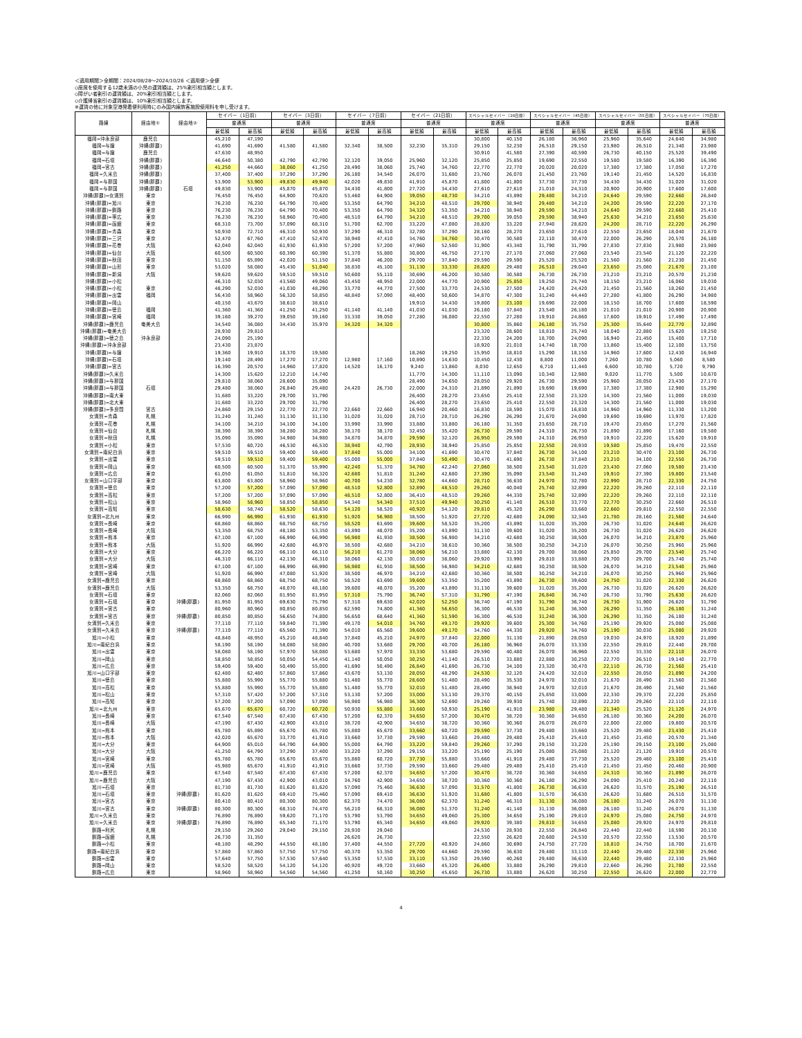＜適用期間＞全期間：2024/08/28～2024/10/26 ＜適用便＞全便
◇座席を使用する12歳未満の小児の運賃額は、25%割引相当額とします。
◇障がい者割引の運賃額は、20%割引相当額とします。
◇介護帰省割引の運賃額は、10%割引相当額とします。
※運賃の他に対象空港発着便利用時にのみ国内線旅客施設使用料を申し受けます。
| 路線 | 経由地① | 経由地② | セイバー（1日前） | | セイバー（3日前） | | セイバー（7日前） | | セイバー（21日前） | | スペシャルセイバー（28日前） | | スペシャルセイバー（45日前） | | スペシャルセイバー（55日前） | | スペシャルセイバー（75日前） | |
| --- | --- | --- | --- | --- | --- | --- | --- | --- | --- | --- | --- | --- | --- | --- | --- | --- | --- | --- |
| | | | 普通席 | | 普通席 | | 普通席 | | 普通席 | | 普通席 | | 普通席 | | 普通席 | | 普通席 | |
| | | | 最低額 | 最高額 | 最低額 | 最高額 | 最低額 | 最高額 | 最低額 | 最高額 | 最低額 | 最高額 | 最低額 | 最高額 | 最低額 | 最高額 | 最低額 | 最高額 |
| 福岡=沖永良部 | 鹿児島 | | 45,210 | 47,190 | | | | | | | 30,800 | 40,150 | 26,180 | 36,960 | 25,960 | 35,640 | 24,640 | 34,980 |
| 福岡=与論 | 沖縄(那覇) | | 41,690 | 41,690 | 41,580 | 41,580 | 32,340 | 38,500 | 32,230 | 35,310 | 29,150 | 32,230 | 26,510 | 29,150 | 23,980 | 26,510 | 21,340 | 23,980 |
| 福岡=与論 | 鹿児島 | | 47,630 | 48,950 | | | | | | | 30,910 | 41,580 | 27,390 | 40,590 | 26,730 | 40,150 | 25,520 | 39,490 |
| 福岡=石垣 | 沖縄(那覇) | | 46,640 | 50,380 | 42,790 | 42,790 | 32,120 | 39,050 | 25,960 | 32,120 | 25,850 | 25,850 | 19,690 | 22,550 | 19,580 | 19,580 | 16,390 | 16,390 |
| 福岡=宮古 | 沖縄(那覇) | | 41,250 | 44,660 | 38,060 | 41,250 | 28,490 | 38,060 | 25,740 | 34,760 | 22,770 | 22,770 | 20,020 | 20,020 | 17,380 | 17,380 | 17,050 | 17,270 |
| 福岡=久米島 | 沖縄(那覇) | | 37,400 | 37,400 | 37,290 | 37,290 | 26,180 | 34,540 | 26,070 | 31,680 | 23,760 | 26,070 | 21,450 | 23,760 | 19,140 | 21,450 | 14,520 | 16,830 |
| 福岡=与那国 | 沖縄(那覇) | | 53,900 | 53,900 | 49,830 | 49,940 | 42,020 | 49,830 | 41,910 | 45,870 | 41,800 | 41,800 | 37,730 | 37,730 | 34,430 | 34,430 | 31,020 | 31,020 |
| 福岡=与那国 | 沖縄(那覇) | 石垣 | 49,830 | 53,900 | 45,870 | 45,870 | 34,430 | 41,800 | 27,720 | 34,430 | 27,610 | 27,610 | 21,010 | 24,310 | 20,900 | 20,900 | 17,600 | 17,600 |
| 沖縄(那覇)=女満別 | 東京 | | 76,450 | 76,450 | 64,900 | 70,620 | 53,460 | 64,900 | 39,050 | 48,730 | 34,210 | 43,890 | 29,480 | 34,210 | 24,640 | 29,590 | 22,660 | 26,840 |
| 沖縄(那覇)=旭川 | 東京 | | 76,230 | 76,230 | 64,790 | 70,400 | 53,350 | 64,790 | 34,210 | 48,510 | 29,700 | 38,940 | 29,480 | 34,210 | 24,200 | 29,590 | 22,220 | 27,170 |
| 沖縄(那覇)=釧路 | 東京 | | 76,230 | 76,230 | 64,790 | 70,400 | 53,350 | 64,790 | 34,320 | 53,350 | 34,210 | 38,940 | 29,590 | 34,210 | 24,640 | 29,590 | 22,660 | 25,410 |
| 沖縄(那覇)=帯広 | 東京 | | 76,230 | 76,230 | 58,960 | 70,400 | 48,510 | 64,790 | 34,210 | 48,510 | 29,700 | 39,050 | 29,590 | 38,940 | 25,630 | 34,210 | 23,650 | 25,630 |
| 沖縄(那覇)=函館 | 東京 | | 68,310 | 73,700 | 57,090 | 68,310 | 51,700 | 62,700 | 33,220 | 47,080 | 28,820 | 33,220 | 27,940 | 28,820 | 24,200 | 28,710 | 22,220 | 26,290 |
| 沖縄(那覇)=青森 | 東京 | | 50,930 | 72,710 | 46,310 | 50,930 | 37,290 | 46,310 | 32,780 | 37,290 | 28,160 | 28,270 | 23,650 | 27,610 | 22,550 | 23,650 | 18,040 | 21,670 |
| 沖縄(那覇)=三沢 | 東京 | | 52,470 | 67,760 | 47,410 | 52,470 | 38,940 | 47,410 | 34,760 | 34,760 | 30,470 | 30,580 | 22,110 | 30,470 | 22,000 | 26,290 | 20,570 | 26,180 |
| 沖縄(那覇)=花巻 | 大阪 | | 62,040 | 62,040 | 61,930 | 61,930 | 57,200 | 57,200 | 47,960 | 52,580 | 31,900 | 43,340 | 31,790 | 31,790 | 27,830 | 27,830 | 23,980 | 23,980 |
| 沖縄(那覇)=仙台 | 大阪 | | 60,500 | 60,500 | 60,390 | 60,390 | 51,370 | 55,880 | 30,800 | 46,750 | 27,170 | 27,170 | 27,060 | 27,060 | 23,540 | 23,540 | 21,120 | 22,220 |
| 沖縄(那覇)=秋田 | 東京 | | 51,150 | 65,890 | 42,020 | 51,150 | 37,840 | 46,200 | 29,700 | 37,840 | 29,590 | 29,590 | 25,520 | 25,520 | 21,560 | 21,560 | 21,230 | 21,450 |
| 沖縄(那覇)=山形 | 東京 | | 53,020 | 58,080 | 45,430 | 51,040 | 38,830 | 45,100 | 31,130 | 33,330 | 28,820 | 29,480 | 26,510 | 29,040 | 23,650 | 25,080 | 21,670 | 23,100 |
| 沖縄(那覇)=新潟 | 大阪 | | 59,620 | 59,620 | 59,510 | 59,510 | 50,600 | 55,110 | 30,690 | 46,200 | 30,580 | 30,580 | 26,730 | 26,730 | 23,210 | 23,210 | 20,570 | 21,230 |
| 沖縄(那覇)=小松 | | | 46,310 | 52,030 | 43,560 | 49,060 | 43,450 | 48,950 | 22,000 | 44,770 | 20,900 | 25,850 | 19,250 | 25,740 | 18,150 | 23,210 | 16,060 | 19,030 |
| 沖縄(那覇)=小松 | 東京 | | 48,290 | 52,030 | 41,030 | 48,290 | 33,770 | 44,770 | 27,500 | 33,770 | 24,530 | 27,500 | 24,420 | 24,420 | 21,450 | 21,560 | 18,260 | 21,450 |
| 沖縄(那覇)=出雲 | 福岡 | | 56,430 | 58,960 | 56,320 | 58,850 | 48,840 | 57,090 | 48,400 | 50,600 | 34,870 | 47,300 | 31,240 | 44,440 | 27,280 | 41,800 | 26,290 | 34,980 |
| 沖縄(那覇)=岡山 | | | 40,150 | 43,670 | 38,610 | 38,610 | | | 19,910 | 34,430 | 19,800 | 23,100 | 19,690 | 22,000 | 18,150 | 18,700 | 17,600 | 18,590 |
| 沖縄(那覇)=徳島 | 福岡 | | 41,360 | 41,360 | 41,250 | 41,250 | 41,140 | 41,140 | 41,030 | 41,030 | 26,180 | 37,840 | 23,540 | 26,180 | 21,010 | 21,010 | 20,900 | 20,900 |
| 沖縄(那覇)=宮崎 | 福岡 | | 39,160 | 39,270 | 39,050 | 39,160 | 33,330 | 39,050 | 27,280 | 36,080 | 22,550 | 27,280 | 19,910 | 24,860 | 17,600 | 19,910 | 17,490 | 17,490 |
| 沖縄(那覇)=鹿児島 | 奄美大島 | | 34,540 | 36,080 | 34,430 | 35,970 | 34,320 | 34,320 | | | 30,800 | 35,860 | 26,180 | 35,750 | 25,300 | 35,640 | 22,770 | 32,890 |
| 沖縄(那覇)=奄美大島 | | | 28,930 | 29,810 | | | | | | | 23,320 | 28,600 | 18,810 | 25,740 | 18,040 | 22,880 | 15,620 | 19,250 |
| 沖縄(那覇)=徳之島 | 沖永良部 | | 24,090 | 25,190 | | | | | | | 22,330 | 24,200 | 18,700 | 24,090 | 16,940 | 21,450 | 15,400 | 17,710 |
| 沖縄(那覇)=沖永良部 | | | 23,430 | 23,870 | | | | | | | 18,920 | 21,010 | 14,740 | 18,700 | 13,860 | 15,400 | 12,100 | 13,750 |
| 沖縄(那覇)=与論 | | | 19,360 | 19,910 | 18,370 | 19,580 | | | 18,260 | 19,250 | 15,950 | 18,810 | 15,290 | 18,150 | 14,960 | 17,600 | 12,430 | 16,940 |
| 沖縄(那覇)=石垣 | | | 19,140 | 28,490 | 17,270 | 17,270 | 12,980 | 17,160 | 10,890 | 14,630 | 10,450 | 12,430 | 8,800 | 11,000 | 7,260 | 10,780 | 5,060 | 8,580 |
| 沖縄(那覇)=宮古 | | | 16,390 | 20,570 | 14,960 | 17,820 | 14,520 | 16,170 | 9,240 | 13,860 | 8,030 | 12,650 | 6,710 | 11,440 | 6,600 | 10,780 | 5,720 | 9,790 |
| 沖縄(那覇)=久米島 | | | 14,300 | 15,620 | 12,210 | 14,740 | | | 11,770 | 14,300 | 11,110 | 13,090 | 10,340 | 12,980 | 9,020 | 11,770 | 5,500 | 10,670 |
| 沖縄(那覇)=与那国 | | | 29,810 | 38,060 | 28,600 | 35,090 | | | 28,490 | 34,650 | 28,050 | 29,920 | 26,730 | 29,590 | 25,960 | 28,050 | 23,430 | 27,170 |
| 沖縄(那覇)=与那国 | 石垣 | | 29,480 | 38,060 | 26,840 | 29,480 | 24,420 | 26,730 | 22,000 | 24,310 | 21,890 | 21,890 | 19,690 | 19,690 | 17,380 | 17,380 | 12,980 | 15,290 |
| 沖縄(那覇)=南大東 | | | 31,680 | 33,220 | 29,700 | 31,790 | | | 26,400 | 28,270 | 23,650 | 25,410 | 22,550 | 23,320 | 14,300 | 21,560 | 11,000 | 19,030 |
| 沖縄(那覇)=北大東 | | | 31,680 | 33,220 | 29,700 | 31,790 | | | 26,400 | 28,270 | 23,650 | 25,410 | 22,550 | 23,320 | 14,300 | 21,560 | 11,000 | 19,030 |
| 沖縄(那覇)=多良間 | 宮古 | | 24,860 | 29,150 | 22,770 | 22,770 | 22,660 | 22,660 | 16,940 | 20,460 | 16,830 | 18,590 | 15,070 | 16,830 | 14,960 | 14,960 | 11,330 | 13,200 |
| 女満別=青森 | 札幌 | | 31,240 | 31,240 | 31,130 | 31,130 | 31,020 | 31,020 | 28,710 | 28,710 | 26,290 | 26,290 | 21,670 | 24,090 | 19,690 | 19,690 | 13,970 | 17,820 |
| 女満別=花巻 | 札幌 | | 34,100 | 34,210 | 34,100 | 34,100 | 33,990 | 33,990 | 33,880 | 33,880 | 26,180 | 31,350 | 23,650 | 28,710 | 19,470 | 23,650 | 17,270 | 21,560 |
| 女満別=仙台 | 札幌 | | 38,390 | 38,390 | 38,280 | 38,280 | 38,170 | 38,170 | 32,450 | 35,420 | 26,730 | 29,590 | 24,310 | 26,730 | 21,890 | 21,890 | 17,160 | 19,580 |
| 女満別=秋田 | 札幌 | | 35,090 | 35,090 | 34,980 | 34,980 | 34,870 | 34,870 | 29,590 | 32,120 | 26,950 | 29,590 | 24,310 | 26,950 | 19,910 | 22,220 | 15,620 | 19,910 |
| 女満別=小松 | 東京 | | 57,530 | 60,720 | 46,530 | 46,530 | 38,940 | 42,790 | 28,930 | 38,940 | 25,850 | 25,850 | 22,550 | 28,930 | 19,580 | 25,850 | 19,470 | 22,550 |
| 女満別=南紀白浜 | 東京 | | 59,510 | 59,510 | 59,400 | 59,400 | 37,840 | 55,000 | 34,100 | 41,690 | 30,470 | 37,840 | 26,730 | 34,100 | 23,210 | 30,470 | 23,100 | 26,730 |
| 女満別=出雲 | 東京 | | 59,510 | 59,510 | 59,400 | 59,400 | 55,000 | 55,000 | 37,840 | 50,490 | 30,470 | 41,690 | 26,730 | 37,840 | 23,210 | 34,100 | 22,550 | 26,730 |
| 女満別=岡山 | 東京 | | 60,500 | 60,500 | 51,370 | 55,990 | 42,240 | 51,370 | 34,760 | 42,240 | 27,060 | 38,500 | 23,540 | 31,020 | 23,430 | 27,060 | 19,580 | 23,430 |
| 女満別=広島 | 東京 | | 61,050 | 61,050 | 51,810 | 56,320 | 42,680 | 51,810 | 31,240 | 42,680 | 27,390 | 35,090 | 23,540 | 31,240 | 19,910 | 27,390 | 19,800 | 23,540 |
| 女満別=山口宇部 | 東京 | | 63,800 | 63,800 | 58,960 | 58,960 | 40,700 | 54,230 | 32,780 | 44,660 | 28,710 | 36,630 | 24,970 | 32,780 | 22,990 | 28,710 | 22,330 | 24,750 |
| 女満別=徳島 | 東京 | | 57,200 | 57,200 | 57,090 | 57,090 | 48,510 | 52,800 | 32,890 | 48,510 | 29,260 | 40,040 | 25,740 | 32,890 | 22,220 | 29,260 | 22,110 | 22,110 |
| 女満別=高松 | 東京 | | 57,200 | 57,200 | 57,090 | 57,090 | 48,510 | 52,800 | 36,410 | 48,510 | 29,260 | 44,330 | 25,740 | 32,890 | 22,220 | 29,260 | 22,110 | 22,110 |
| 女満別=松山 | 東京 | | 58,960 | 58,960 | 58,850 | 58,850 | 54,340 | 54,340 | 37,510 | 49,940 | 30,250 | 41,140 | 26,510 | 33,770 | 22,770 | 30,250 | 22,660 | 26,510 |
| 女満別=高知 | 東京 | | 58,630 | 58,740 | 58,520 | 58,630 | 54,120 | 58,520 | 40,920 | 54,120 | 29,810 | 45,320 | 26,290 | 33,660 | 22,660 | 29,810 | 22,550 | 22,550 |
| 女満別=北九州 | 東京 | | 66,990 | 66,990 | 61,930 | 61,930 | 51,920 | 56,980 | 38,500 | 51,920 | 27,720 | 42,680 | 24,090 | 32,340 | 21,780 | 28,160 | 21,560 | 24,640 |
| 女満別=長崎 | 東京 | | 68,860 | 68,860 | 68,750 | 68,750 | 58,520 | 63,690 | 39,600 | 58,520 | 35,200 | 43,890 | 31,020 | 35,200 | 26,730 | 31,020 | 24,640 | 26,620 |
| 女満別=長崎 | 大阪 | | 53,350 | 68,750 | 48,180 | 53,350 | 43,890 | 48,070 | 35,200 | 43,890 | 31,130 | 39,600 | 31,020 | 35,200 | 26,730 | 31,020 | 26,620 | 26,620 |
| 女満別=熊本 | 東京 | | 67,100 | 67,100 | 66,990 | 66,990 | 56,980 | 61,930 | 38,500 | 56,980 | 34,210 | 42,680 | 30,250 | 38,500 | 26,070 | 34,210 | 23,870 | 25,960 |
| 女満別=熊本 | 大阪 | | 51,920 | 66,990 | 42,680 | 46,970 | 38,500 | 42,680 | 34,210 | 38,610 | 30,360 | 38,500 | 30,250 | 34,210 | 26,070 | 30,250 | 25,960 | 25,960 |
| 女満別=大分 | 東京 | | 66,220 | 66,220 | 66,110 | 66,110 | 56,210 | 61,270 | 38,060 | 56,210 | 33,880 | 42,130 | 29,700 | 38,060 | 25,850 | 29,700 | 23,540 | 25,740 |
| 女満別=大分 | 大阪 | | 46,310 | 66,110 | 42,130 | 46,310 | 38,060 | 42,130 | 30,030 | 38,060 | 29,920 | 33,990 | 29,810 | 33,880 | 29,700 | 29,700 | 25,740 | 25,740 |
| 女満別=宮崎 | 東京 | | 67,100 | 67,100 | 66,990 | 66,990 | 56,980 | 61,930 | 38,500 | 56,980 | 34,210 | 42,680 | 30,250 | 38,500 | 26,070 | 34,210 | 23,540 | 25,960 |
| 女満別=宮崎 | 大阪 | | 51,920 | 66,990 | 47,080 | 51,920 | 38,500 | 46,970 | 34,210 | 42,680 | 30,360 | 38,500 | 30,250 | 34,210 | 26,070 | 30,250 | 25,960 | 25,960 |
| 女満別=鹿児島 | 東京 | | 68,860 | 68,860 | 68,750 | 68,750 | 58,520 | 63,690 | 39,600 | 53,350 | 35,200 | 43,890 | 26,730 | 39,600 | 24,750 | 31,020 | 22,330 | 26,620 |
| 女満別=鹿児島 | 大阪 | | 53,350 | 68,750 | 48,070 | 48,180 | 39,600 | 48,070 | 35,200 | 43,890 | 31,130 | 39,600 | 31,020 | 35,200 | 26,730 | 31,020 | 26,620 | 26,620 |
| 女満別=石垣 | 東京 | | 82,060 | 82,060 | 81,950 | 81,950 | 57,310 | 75,790 | 36,740 | 57,310 | 31,790 | 47,190 | 26,840 | 36,740 | 26,730 | 31,790 | 25,630 | 26,620 |
| 女満別=石垣 | 東京 | 沖縄(那覇) | 81,950 | 81,950 | 69,630 | 75,790 | 57,310 | 69,630 | 42,020 | 52,250 | 36,740 | 47,190 | 31,790 | 36,740 | 26,730 | 31,900 | 26,620 | 31,790 |
| 女満別=宮古 | 東京 | | 80,960 | 80,960 | 80,850 | 80,850 | 62,590 | 74,800 | 41,360 | 56,650 | 36,300 | 46,530 | 31,240 | 36,300 | 26,290 | 31,350 | 26,180 | 31,240 |
| 女満別=宮古 | 東京 | 沖縄(那覇) | 80,850 | 80,850 | 56,650 | 74,800 | 56,650 | 68,640 | 41,360 | 51,590 | 36,300 | 46,530 | 31,240 | 36,300 | 26,290 | 31,350 | 26,180 | 31,240 |
| 女満別=久米島 | 東京 | | 77,110 | 77,110 | 59,840 | 71,390 | 49,170 | 54,010 | 34,760 | 49,170 | 29,920 | 39,600 | 25,300 | 34,760 | 25,190 | 29,920 | 25,080 | 25,080 |
| 女満別=久米島 | 東京 | 沖縄(那覇) | 77,110 | 77,110 | 65,560 | 71,390 | 54,010 | 65,560 | 39,600 | 49,170 | 34,760 | 44,330 | 29,920 | 34,760 | 25,190 | 30,030 | 25,080 | 29,920 |
| 旭川=小松 | 東京 | | 48,840 | 48,950 | 45,210 | 48,840 | 37,840 | 45,210 | 24,970 | 37,840 | 22,000 | 31,130 | 21,890 | 28,050 | 19,030 | 24,970 | 18,920 | 21,890 |
| 旭川=南紀白浜 | 東京 | | 58,190 | 58,190 | 58,080 | 58,080 | 40,700 | 53,680 | 29,700 | 40,700 | 26,180 | 36,960 | 26,070 | 33,330 | 22,550 | 29,810 | 22,440 | 29,700 |
| 旭川=出雲 | 東京 | | 58,080 | 58,190 | 57,970 | 58,080 | 53,680 | 57,970 | 33,330 | 53,680 | 29,590 | 40,480 | 26,070 | 36,960 | 22,550 | 33,330 | 22,110 | 26,070 |
| 旭川=岡山 | 東京 | | 58,850 | 58,850 | 50,050 | 54,450 | 41,140 | 50,050 | 30,250 | 41,140 | 26,510 | 33,880 | 22,880 | 30,250 | 22,770 | 26,510 | 19,140 | 22,770 |
| 旭川=広島 | 東京 | | 59,400 | 59,400 | 50,490 | 55,000 | 41,690 | 50,490 | 26,840 | 41,690 | 26,730 | 34,100 | 23,320 | 30,470 | 22,110 | 26,730 | 21,560 | 25,410 |
| 旭川=山口宇部 | 東京 | | 62,480 | 62,480 | 57,860 | 57,860 | 43,670 | 53,130 | 28,050 | 48,290 | 24,530 | 32,120 | 24,420 | 32,010 | 22,550 | 28,050 | 21,890 | 24,200 |
| 旭川=徳島 | 東京 | | 55,880 | 55,990 | 55,770 | 55,880 | 51,480 | 55,770 | 28,600 | 51,480 | 28,490 | 35,530 | 24,970 | 32,010 | 21,670 | 28,490 | 21,560 | 21,560 |
| 旭川=高松 | 東京 | | 55,880 | 55,990 | 55,770 | 55,880 | 51,480 | 55,770 | 32,010 | 51,480 | 28,490 | 38,940 | 24,970 | 32,010 | 21,670 | 28,490 | 21,560 | 21,560 |
| 旭川=松山 | 東京 | | 57,310 | 57,420 | 57,200 | 57,310 | 53,130 | 57,200 | 33,000 | 53,130 | 29,370 | 40,150 | 25,850 | 33,000 | 22,330 | 29,370 | 22,220 | 25,850 |
| 旭川=高知 | 東京 | | 57,200 | 57,200 | 57,090 | 57,090 | 56,980 | 56,980 | 36,300 | 52,690 | 29,260 | 39,930 | 25,740 | 32,890 | 22,220 | 29,260 | 22,110 | 22,110 |
| 旭川=北九州 | 東京 | | 65,670 | 65,670 | 60,720 | 60,720 | 50,930 | 55,880 | 33,660 | 50,930 | 25,190 | 41,910 | 23,980 | 29,480 | 21,340 | 25,520 | 21,120 | 24,970 |
| 旭川=長崎 | 東京 | | 67,540 | 67,540 | 67,430 | 67,430 | 57,200 | 62,370 | 34,650 | 57,200 | 30,470 | 38,720 | 30,360 | 34,650 | 26,180 | 30,360 | 24,200 | 26,070 |
| 旭川=長崎 | 大阪 | | 47,190 | 67,430 | 42,900 | 43,010 | 38,720 | 42,900 | 34,650 | 38,720 | 30,360 | 30,360 | 26,070 | 26,070 | 22,000 | 22,000 | 19,800 | 20,570 |
| 旭川=熊本 | 東京 | | 65,780 | 65,890 | 65,670 | 65,780 | 55,880 | 65,670 | 33,660 | 60,720 | 29,590 | 37,730 | 29,480 | 33,660 | 25,520 | 29,480 | 23,430 | 25,410 |
| 旭川=熊本 | 大阪 | | 42,020 | 65,670 | 33,770 | 41,910 | 33,660 | 37,730 | 29,590 | 33,660 | 29,480 | 29,480 | 25,410 | 25,410 | 21,450 | 21,450 | 20,570 | 21,340 |
| 旭川=大分 | 東京 | | 64,900 | 65,010 | 64,790 | 64,900 | 55,000 | 64,790 | 33,220 | 59,840 | 29,260 | 37,290 | 29,150 | 33,220 | 25,190 | 29,150 | 23,100 | 25,080 |
| 旭川=大分 | 大阪 | | 41,250 | 64,790 | 37,290 | 37,400 | 33,220 | 37,290 | 29,150 | 33,220 | 25,190 | 25,190 | 25,080 | 25,080 | 21,120 | 21,120 | 19,910 | 20,570 |
| 旭川=宮崎 | 東京 | | 65,780 | 65,780 | 65,670 | 65,670 | 55,880 | 60,720 | 37,730 | 55,880 | 33,660 | 41,910 | 29,480 | 37,730 | 25,520 | 29,480 | 23,100 | 25,410 |
| 旭川=宮崎 | 大阪 | | 45,980 | 65,670 | 41,910 | 41,910 | 33,660 | 37,730 | 29,590 | 33,660 | 29,480 | 29,480 | 25,410 | 25,410 | 21,450 | 21,450 | 20,460 | 20,900 |
| 旭川=鹿児島 | 東京 | | 67,540 | 67,540 | 67,430 | 67,430 | 57,200 | 62,370 | 34,650 | 57,200 | 30,470 | 38,720 | 30,360 | 34,650 | 24,310 | 30,360 | 21,890 | 26,070 |
| 旭川=鹿児島 | 大阪 | | 47,190 | 67,430 | 42,900 | 43,010 | 34,760 | 42,900 | 34,650 | 38,720 | 30,360 | 30,360 | 26,180 | 26,290 | 24,090 | 25,410 | 20,240 | 22,110 |
| 旭川=石垣 | 東京 | | 81,730 | 81,730 | 81,620 | 81,620 | 57,090 | 75,460 | 36,630 | 57,090 | 31,570 | 41,800 | 26,730 | 36,630 | 26,620 | 31,570 | 25,190 | 26,510 |
| 旭川=石垣 | 東京 | 沖縄(那覇) | 81,620 | 81,620 | 69,410 | 75,460 | 57,090 | 69,410 | 36,630 | 51,920 | 31,680 | 41,800 | 31,570 | 36,630 | 26,620 | 31,680 | 26,510 | 31,570 |
| 旭川=宮古 | 東京 | | 80,410 | 80,410 | 80,300 | 80,300 | 62,370 | 74,470 | 36,080 | 62,370 | 31,240 | 46,310 | 31,130 | 36,080 | 26,180 | 31,240 | 26,070 | 31,130 |
| 旭川=宮古 | 東京 | 沖縄(那覇) | 80,300 | 80,300 | 68,310 | 74,470 | 56,210 | 68,310 | 36,080 | 51,370 | 31,240 | 41,140 | 31,130 | 36,080 | 26,180 | 31,240 | 26,070 | 31,130 |
| 旭川=久米島 | 東京 | | 76,890 | 76,890 | 59,620 | 71,170 | 53,790 | 53,790 | 34,650 | 49,060 | 25,300 | 34,650 | 25,190 | 29,810 | 24,970 | 25,080 | 24,750 | 24,970 |
| 旭川=久米島 | 東京 | 沖縄(那覇) | 76,890 | 76,890 | 65,340 | 71,170 | 53,790 | 65,340 | 34,650 | 49,060 | 29,920 | 39,380 | 29,810 | 34,650 | 25,080 | 29,920 | 24,970 | 29,810 |
| 釧路=利尻 | 札幌 | | 29,150 | 29,260 | 29,040 | 29,150 | 28,930 | 29,040 | | | 24,530 | 28,930 | 22,550 | 26,840 | 22,440 | 22,440 | 18,590 | 20,130 |
| 釧路=函館 | 札幌 | | 26,730 | 31,350 | | | 26,620 | 26,730 | | | 22,550 | 26,620 | 20,680 | 24,530 | 20,570 | 22,550 | 13,530 | 20,570 |
| 釧路=小松 | 東京 | | 48,180 | 48,290 | 44,550 | 48,180 | 37,400 | 44,550 | 27,720 | 40,920 | 24,860 | 30,690 | 24,750 | 27,720 | 18,810 | 24,750 | 18,700 | 21,670 |
| 釧路=南紀白浜 | 東京 | | 57,860 | 57,860 | 57,750 | 57,750 | 40,370 | 53,350 | 29,700 | 44,660 | 29,590 | 36,630 | 29,480 | 33,110 | 22,440 | 29,480 | 22,330 | 25,960 |
| 釧路=出雲 | 東京 | | 57,640 | 57,750 | 57,530 | 57,640 | 53,350 | 57,530 | 33,110 | 53,350 | 29,590 | 40,260 | 29,480 | 36,630 | 22,440 | 29,480 | 22,330 | 25,960 |
| 釧路=岡山 | 東京 | | 58,520 | 58,520 | 54,120 | 54,120 | 40,920 | 49,720 | 33,660 | 45,320 | 26,400 | 33,880 | 26,290 | 29,810 | 22,660 | 26,290 | 21,780 | 22,550 |
| 釧路=広島 | 東京 | | 58,960 | 58,960 | 54,560 | 54,560 | 41,250 | 50,160 | 30,250 | 45,650 | 26,730 | 33,880 | 26,620 | 30,250 | 22,550 | 26,620 | 22,000 | 22,770 |
4